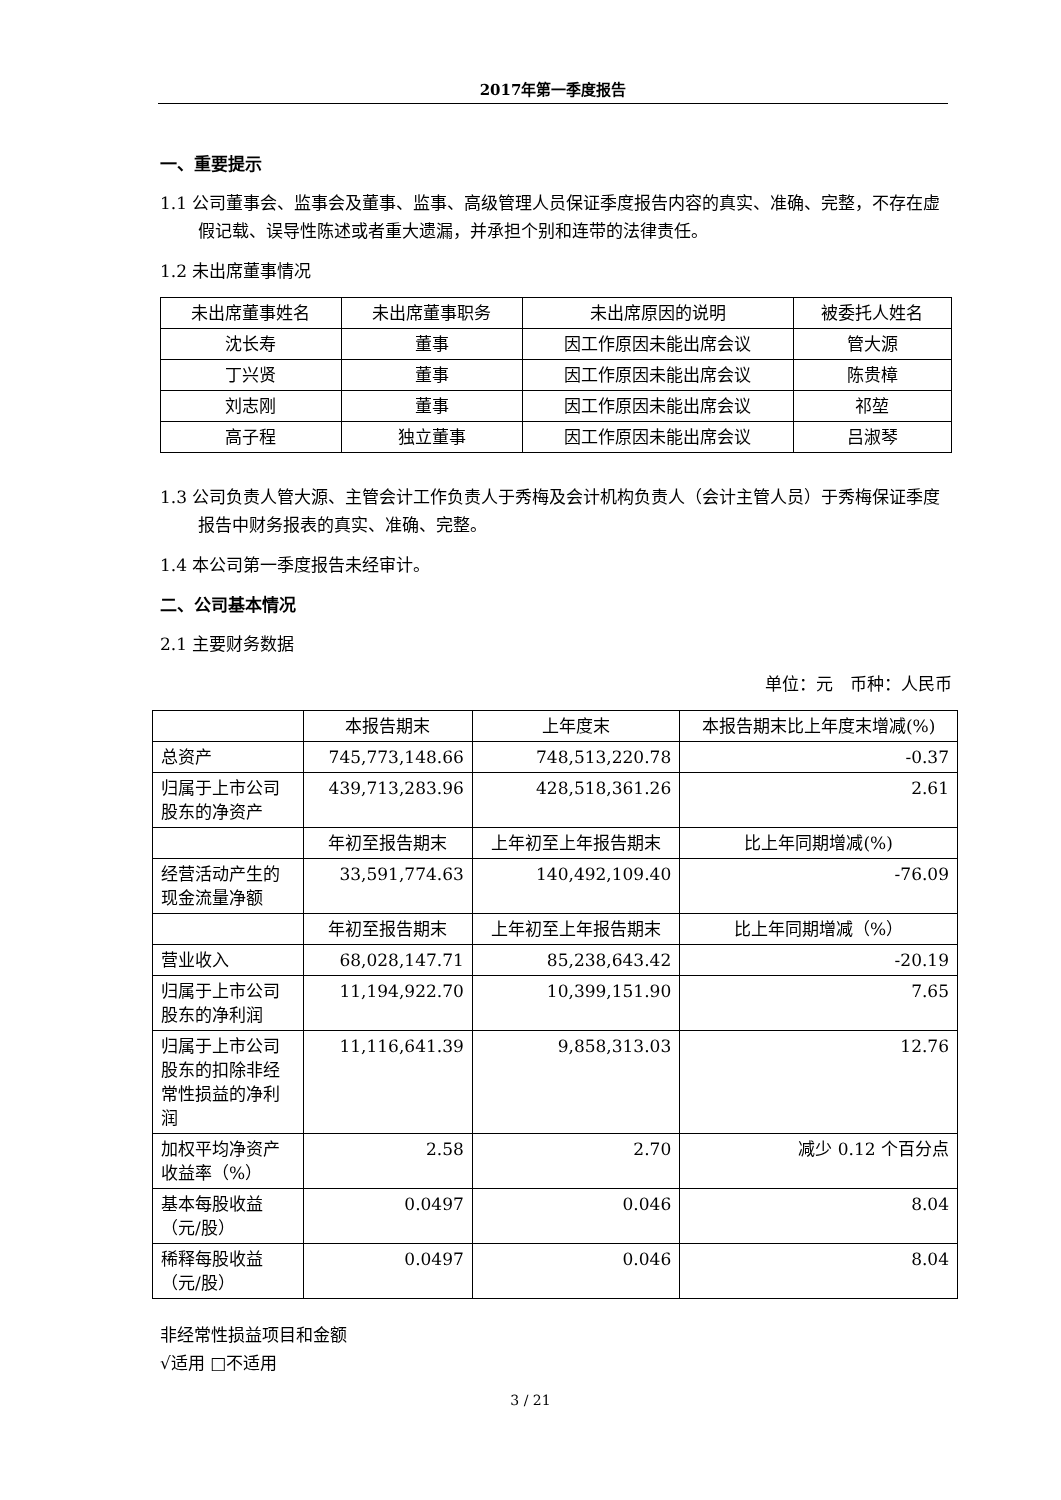2017年第一季度报告
一、重要提示
1.1 公司董事会、监事会及董事、监事、高级管理人员保证季度报告内容的真实、准确、完整，不存在虚假记载、误导性陈述或者重大遗漏，并承担个别和连带的法律责任。
1.2 未出席董事情况
| 未出席董事姓名 | 未出席董事职务 | 未出席原因的说明 | 被委托人姓名 |
| 沈长寿 | 董事 | 因工作原因未能出席会议 | 管大源 |
| 丁兴贤 | 董事 | 因工作原因未能出席会议 | 陈贵樟 |
| 刘志刚 | 董事 | 因工作原因未能出席会议 | 祁堃 |
| 高子程 | 独立董事 | 因工作原因未能出席会议 | 吕淑琴 |
1.3 公司负责人管大源、主管会计工作负责人于秀梅及会计机构负责人（会计主管人员）于秀梅保证季度报告中财务报表的真实、准确、完整。
1.4 本公司第一季度报告未经审计。
二、公司基本情况
2.1 主要财务数据
单位：元　币种：人民币
| | 本报告期末 | 上年度末 | 本报告期末比上年度末增减(%) |
| 总资产 | 745,773,148.66 | 748,513,220.78 | -0.37 |
| 归属于上市公司股东的净资产 | 439,713,283.96 | 428,518,361.26 | 2.61 |
| | 年初至报告期末 | 上年初至上年报告期末 | 比上年同期增减(%) |
| 经营活动产生的现金流量净额 | 33,591,774.63 | 140,492,109.40 | -76.09 |
| | 年初至报告期末 | 上年初至上年报告期末 | 比上年同期增减（%） |
| 营业收入 | 68,028,147.71 | 85,238,643.42 | -20.19 |
| 归属于上市公司股东的净利润 | 11,194,922.70 | 10,399,151.90 | 7.65 |
| 归属于上市公司股东的扣除非经常性损益的净利润 | 11,116,641.39 | 9,858,313.03 | 12.76 |
| 加权平均净资产收益率（%） | 2.58 | 2.70 | 减少 0.12 个百分点 |
| 基本每股收益（元/股） | 0.0497 | 0.046 | 8.04 |
| 稀释每股收益（元/股） | 0.0497 | 0.046 | 8.04 |
非经常性损益项目和金额
√适用 □不适用
3 / 21